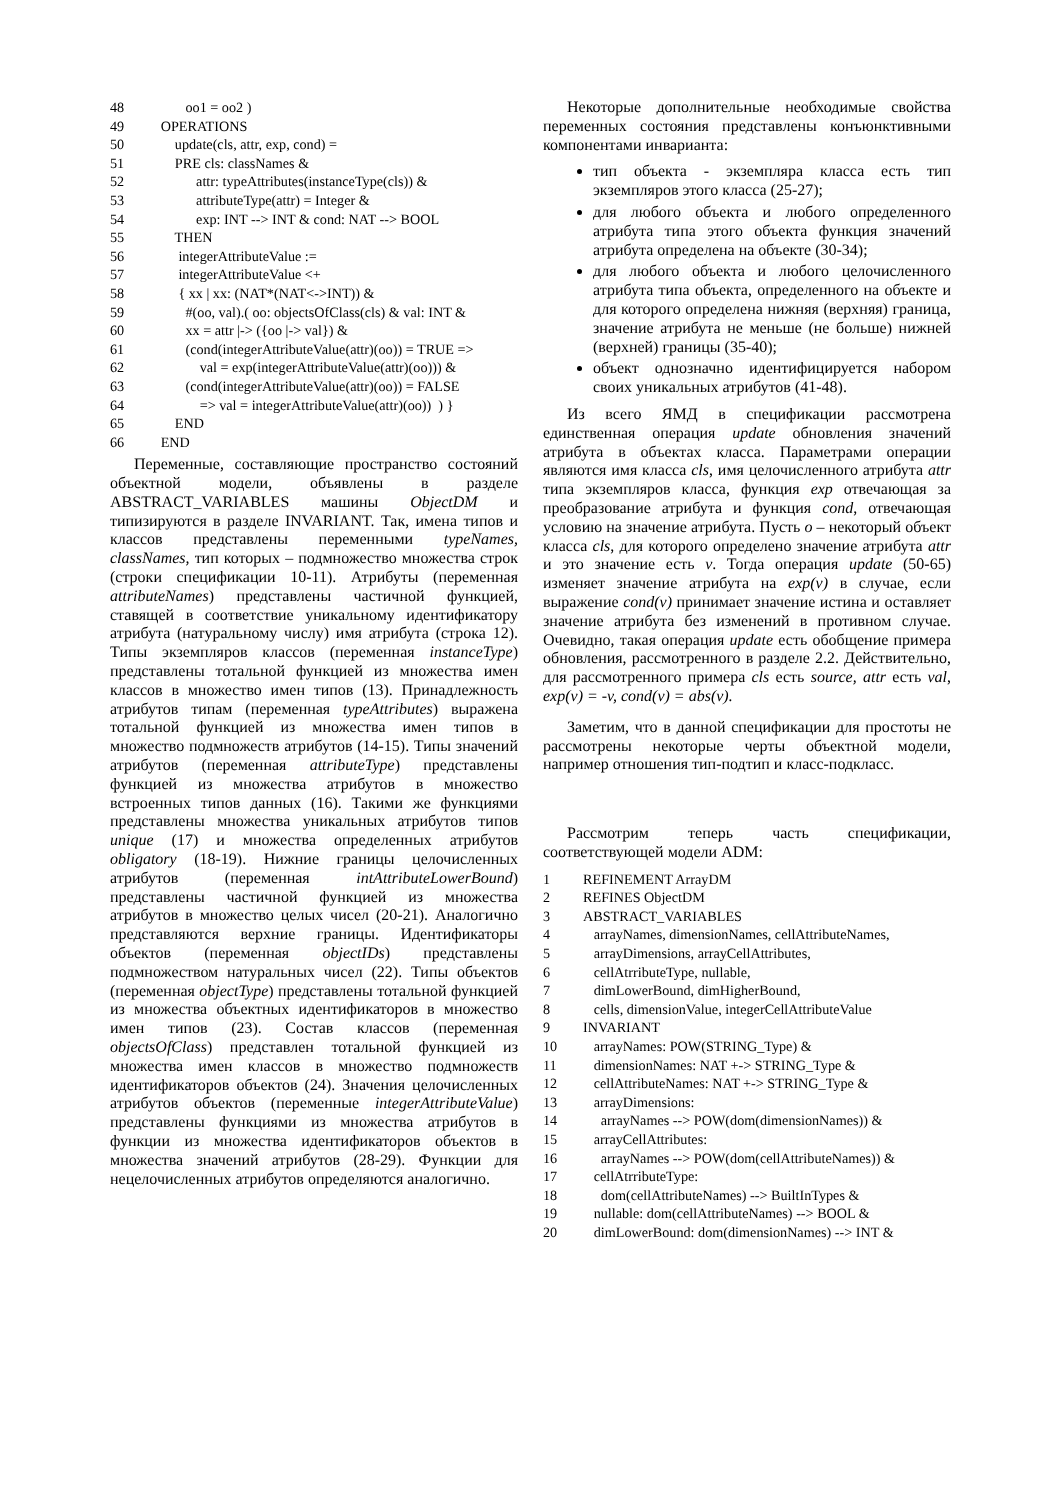48 oo1 = oo2 )
49 OPERATIONS
50 update(cls, attr, exp, cond) =
51 PRE cls: classNames &
52 attr: typeAttributes(instanceType(cls)) &
53 attributeType(attr) = Integer &
54 exp: INT --> INT & cond: NAT --> BOOL
55 THEN
56 integerAttributeValue :=
57 integerAttributeValue <+
58 { xx | xx: (NAT*(NAT<->INT)) &
59 #(oo, val).( oo: objectsOfClass(cls) & val: INT &
60 xx = attr |-> ({oo |-> val}) &
61 (cond(integerAttributeValue(attr)(oo)) = TRUE =>
62 val = exp(integerAttributeValue(attr)(oo))) &
63 (cond(integerAttributeValue(attr)(oo)) = FALSE
64 => val = integerAttributeValue(attr)(oo)) ) }
65 END
66 END
Переменные, составляющие пространство состояний объектной модели, объявлены в разделе ABSTRACT_VARIABLES машины ObjectDM и типизируются в разделе INVARIANT. Так, имена типов и классов представлены переменными typeNames, classNames, тип которых – подмножество множества строк (строки спецификации 10-11). Атрибуты (переменная attributeNames) представлены частичной функцией, ставящей в соответствие уникальному идентификатору атрибута (натуральному числу) имя атрибута (строка 12). Типы экземпляров классов (переменная instanceType) представлены тотальной функцией из множества имен классов в множество имен типов (13). Принадлежность атрибутов типам (переменная typeAttributes) выражена тотальной функцией из множества имен типов в множество подмножеств атрибутов (14-15). Типы значений атрибутов (переменная attributeType) представлены функцией из множества атрибутов в множество встроенных типов данных (16). Такими же функциями представлены множества уникальных атрибутов типов unique (17) и множества определенных атрибутов obligatory (18-19). Нижние границы целочисленных атрибутов (переменная intAttributeLowerBound) представлены частичной функцией из множества атрибутов в множество целых чисел (20-21). Аналогично представляются верхние границы. Идентификаторы объектов (переменная objectIDs) представлены подмножеством натуральных чисел (22). Типы объектов (переменная objectType) представлены тотальной функцией из множества объектных идентификаторов в множество имен типов (23). Состав классов (переменная objectsOfClass) представлен тотальной функцией из множества имен классов в множество подмножеств идентификаторов объектов (24). Значения целочисленных атрибутов объектов (переменные integerAttributeValue) представлены функциями из множества атрибутов в функции из множества идентификаторов объектов в множества значений атрибутов (28-29). Функции для нецелочисленных атрибутов определяются аналогично.
Некоторые дополнительные необходимые свойства переменных состояния представлены конъюнктивными компонентами инварианта:
тип объекта - экземпляра класса есть тип экземпляров этого класса (25-27);
для любого объекта и любого определенного атрибута типа этого объекта функция значений атрибута определена на объекте (30-34);
для любого объекта и любого целочисленного атрибута типа объекта, определенного на объекте и для которого определена нижняя (верхняя) граница, значение атрибута не меньше (не больше) нижней (верхней) границы (35-40);
объект однозначно идентифицируется набором своих уникальных атрибутов (41-48).
Из всего ЯМД в спецификации рассмотрена единственная операция update обновления значений атрибута в объектах класса. Параметрами операции являются имя класса cls, имя целочисленного атрибута attr типа экземпляров класса, функция exp отвечающая за преобразование атрибута и функция cond, отвечающая условию на значение атрибута. Пусть o – некоторый объект класса cls, для которого определено значение атрибута attr и это значение есть v. Тогда операция update (50-65) изменяет значение атрибута на exp(v) в случае, если выражение cond(v) принимает значение истина и оставляет значение атрибута без изменений в противном случае. Очевидно, такая операция update есть обобщение примера обновления, рассмотренного в разделе 2.2. Действительно, для рассмотренного примера cls есть source, attr есть val, exp(v) = -v, cond(v) = abs(v).
Заметим, что в данной спецификации для простоты не рассмотрены некоторые черты объектной модели, например отношения тип-подтип и класс-подкласс.
Рассмотрим теперь часть спецификации, соответствующей модели ADM:
1 REFINEMENT ArrayDM
2 REFINES ObjectDM
3 ABSTRACT_VARIABLES
4 arrayNames, dimensionNames, cellAttributeNames,
5 arrayDimensions, arrayCellAttributes,
6 cellAtrributeType, nullable,
7 dimLowerBound, dimHigherBound,
8 cells, dimensionValue, integerCellAttributeValue
9 INVARIANT
10 arrayNames: POW(STRING_Type) &
11 dimensionNames: NAT +-> STRING_Type &
12 cellAttributeNames: NAT +-> STRING_Type &
13 arrayDimensions:
14 arrayNames --> POW(dom(dimensionNames)) &
15 arrayCellAttributes:
16 arrayNames --> POW(dom(cellAttributeNames)) &
17 cellAtrributeType:
18 dom(cellAttributeNames) --> BuiltInTypes &
19 nullable: dom(cellAttributeNames) --> BOOL &
20 dimLowerBound: dom(dimensionNames) --> INT &